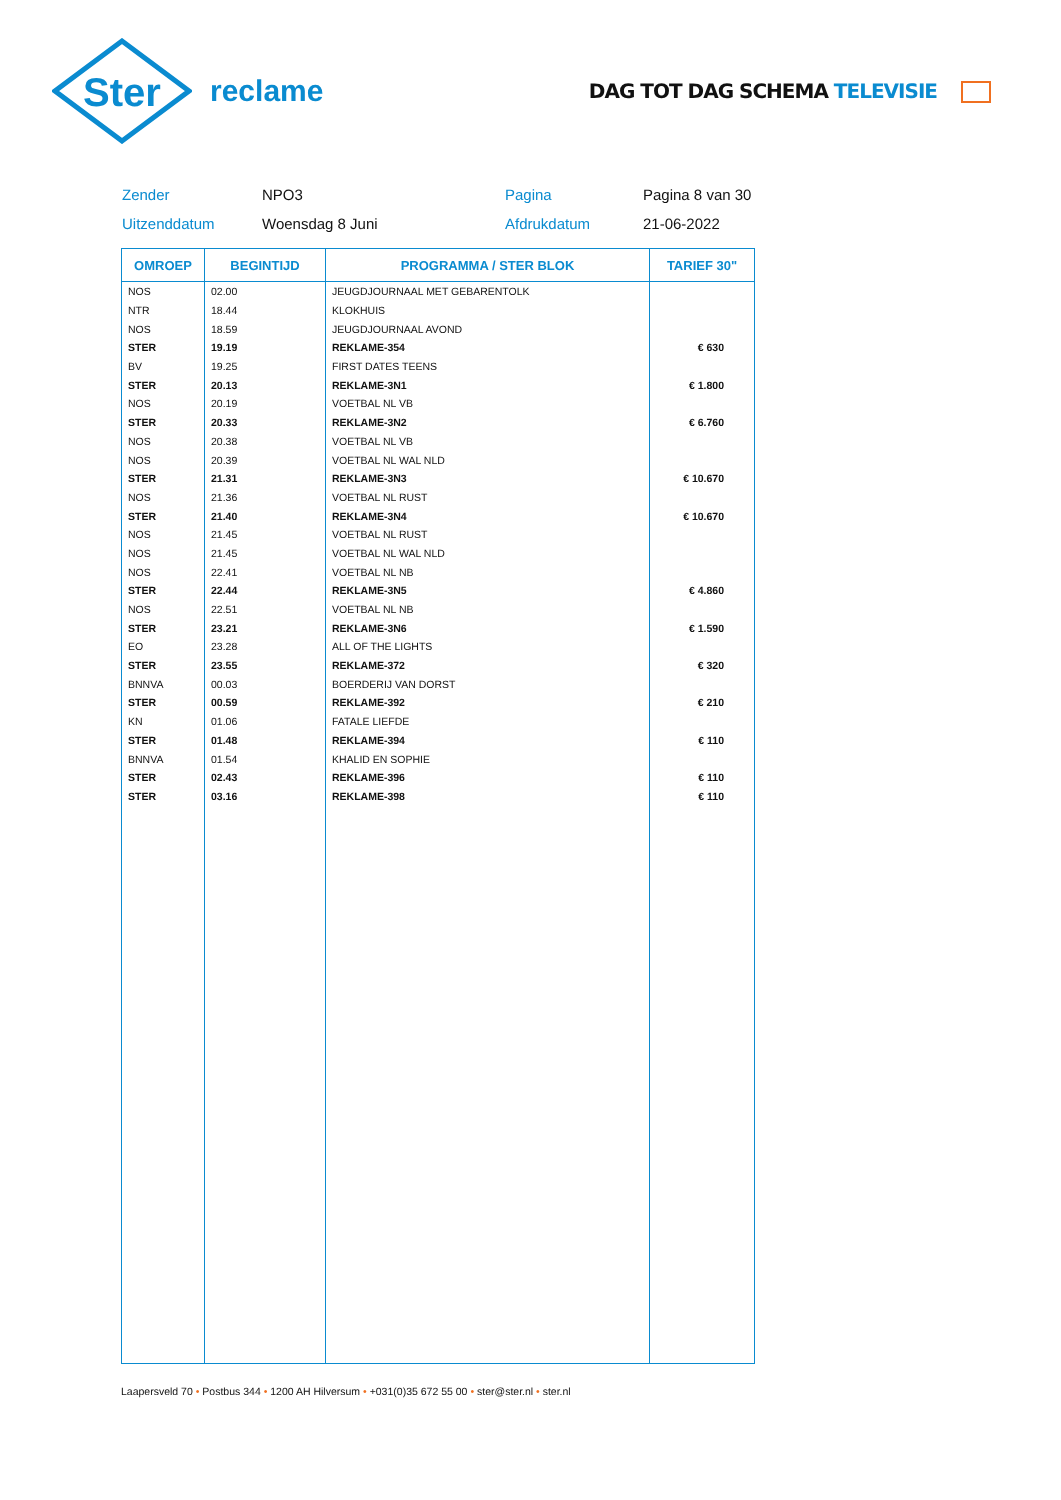Ster
reclame
DAG TOT DAG SCHEMA TELEVISIE
Zender
NPO3
Pagina
Pagina 8 van 30
Uitzenddatum
Woensdag 8 Juni
Afdrukdatum
21-06-2022
| OMROEP | BEGINTIJD | PROGRAMMA / STER BLOK | TARIEF 30" |
| --- | --- | --- | --- |
| NOS | 02.00 | JEUGDJOURNAAL MET GEBARENTOLK | |
| NTR | 18.44 | KLOKHUIS | |
| NOS | 18.59 | JEUGDJOURNAAL AVOND | |
| STER | 19.19 | REKLAME-354 | € 630 |
| BV | 19.25 | FIRST DATES TEENS | |
| STER | 20.13 | REKLAME-3N1 | € 1.800 |
| NOS | 20.19 | VOETBAL NL VB | |
| STER | 20.33 | REKLAME-3N2 | € 6.760 |
| NOS | 20.38 | VOETBAL NL VB | |
| NOS | 20.39 | VOETBAL NL WAL NLD | |
| STER | 21.31 | REKLAME-3N3 | € 10.670 |
| NOS | 21.36 | VOETBAL NL RUST | |
| STER | 21.40 | REKLAME-3N4 | € 10.670 |
| NOS | 21.45 | VOETBAL NL RUST | |
| NOS | 21.45 | VOETBAL NL WAL NLD | |
| NOS | 22.41 | VOETBAL NL NB | |
| STER | 22.44 | REKLAME-3N5 | € 4.860 |
| NOS | 22.51 | VOETBAL NL NB | |
| STER | 23.21 | REKLAME-3N6 | € 1.590 |
| EO | 23.28 | ALL OF THE LIGHTS | |
| STER | 23.55 | REKLAME-372 | € 320 |
| BNNVA | 00.03 | BOERDERIJ VAN DORST | |
| STER | 00.59 | REKLAME-392 | € 210 |
| KN | 01.06 | FATALE LIEFDE | |
| STER | 01.48 | REKLAME-394 | € 110 |
| BNNVA | 01.54 | KHALID EN SOPHIE | |
| STER | 02.43 | REKLAME-396 | € 110 |
| STER | 03.16 | REKLAME-398 | € 110 |
Laapersveld 70 • Postbus 344 • 1200 AH Hilversum • +031(0)35 672 55 00 • ster@ster.nl • ster.nl